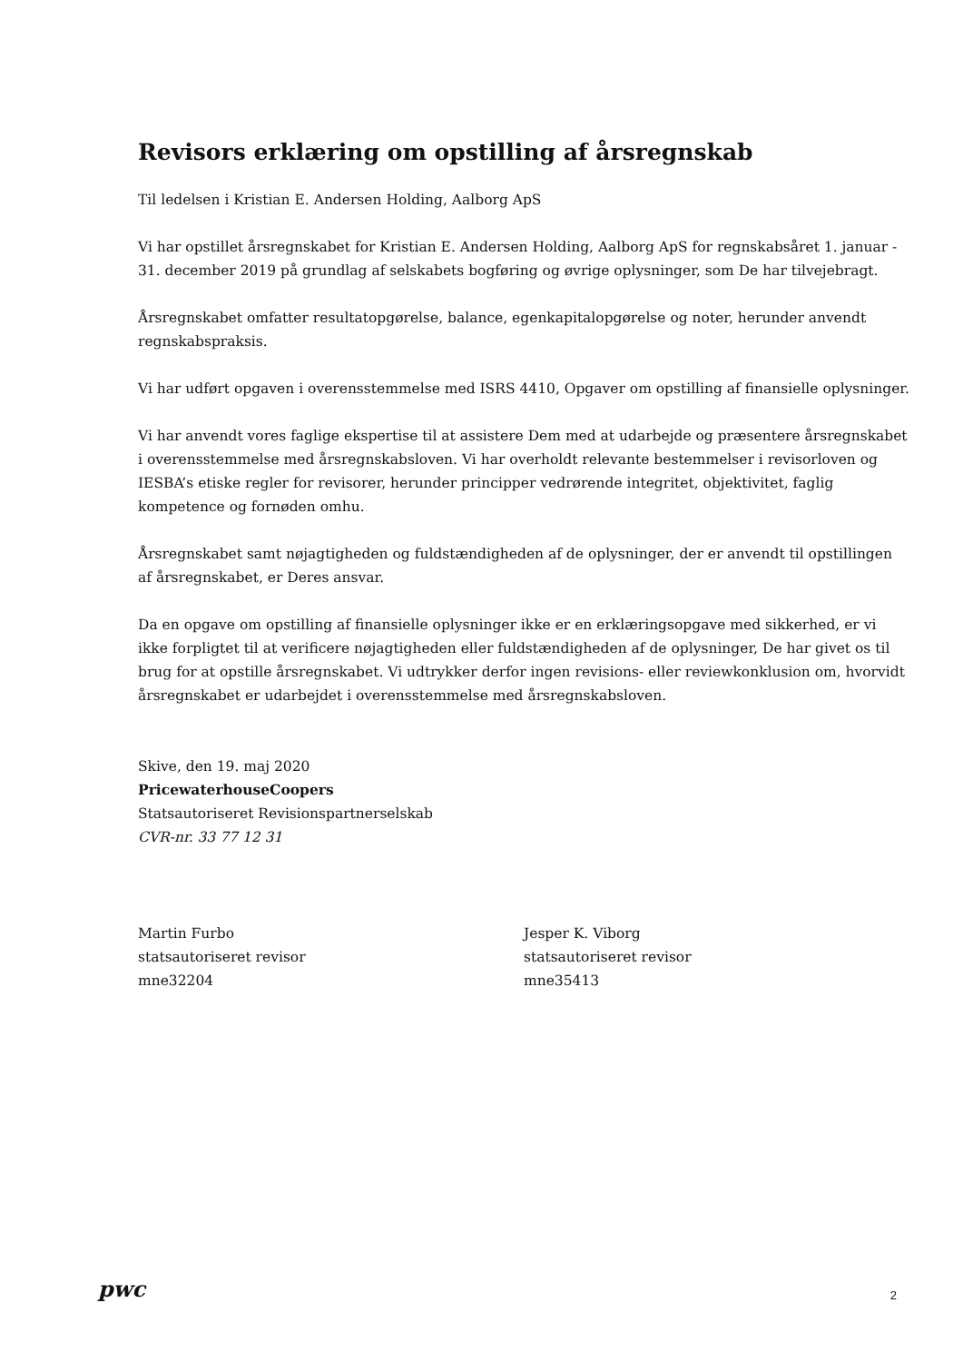Revisors erklæring om opstilling af årsregnskab
Til ledelsen i Kristian E. Andersen Holding, Aalborg ApS
Vi har opstillet årsregnskabet for Kristian E. Andersen Holding, Aalborg ApS for regnskabsåret 1. januar - 31. december 2019 på grundlag af selskabets bogføring og øvrige oplysninger, som De har tilvejebragt.
Årsregnskabet omfatter resultatopgørelse, balance, egenkapitalopgørelse og noter, herunder anvendt regnskabspraksis.
Vi har udført opgaven i overensstemmelse med ISRS 4410, Opgaver om opstilling af finansielle oplysninger.
Vi har anvendt vores faglige ekspertise til at assistere Dem med at udarbejde og præsentere årsregnskabet i overensstemmelse med årsregnskabsloven. Vi har overholdt relevante bestemmelser i revisorloven og IESBA’s etiske regler for revisorer, herunder principper vedrørende integritet, objektivitet, faglig kompetence og fornøden omhu.
Årsregnskabet samt nøjagtigheden og fuldstændigheden af de oplysninger, der er anvendt til opstillingen af årsregnskabet, er Deres ansvar.
Da en opgave om opstilling af finansielle oplysninger ikke er en erklæringsopgave med sikkerhed, er vi ikke forpligtet til at verificere nøjagtigheden eller fuldstændigheden af de oplysninger, De har givet os til brug for at opstille årsregnskabet. Vi udtrykker derfor ingen revisions- eller reviewkonklusion om, hvorvidt årsregnskabet er udarbejdet i overensstemmelse med årsregnskabsloven.
Skive, den 19. maj 2020
PricewaterhouseCoopers
Statsautoriseret Revisionspartnerselskab
CVR-nr. 33 77 12 31
Martin Furbo
statsautoriseret revisor
mne32204
Jesper K. Viborg
statsautoriseret revisor
mne35413
pwc
2